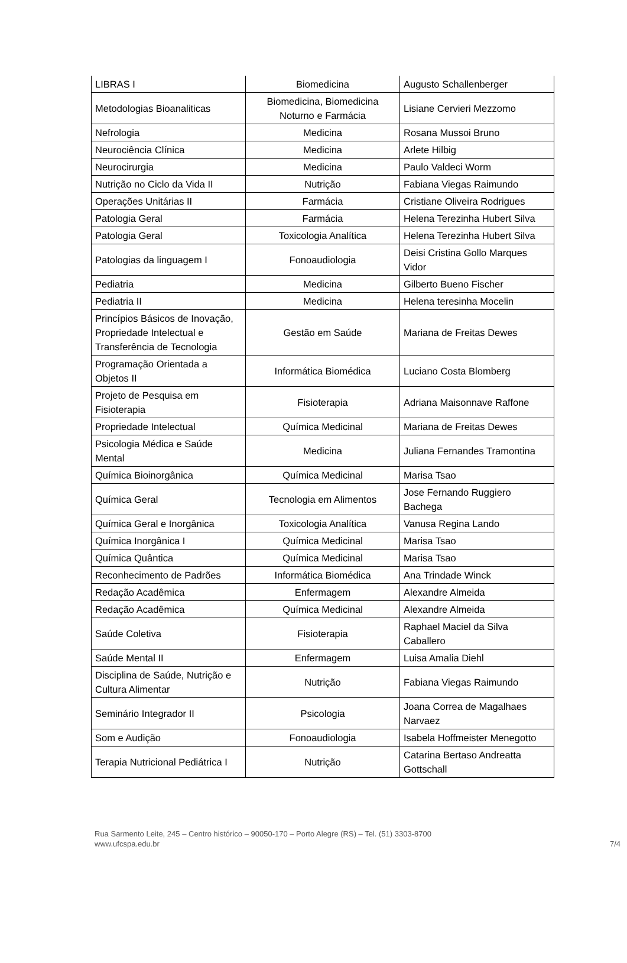| LIBRAS I | Biomedicina | Augusto Schallenberger |
| Metodologias Bioanaliticas | Biomedicina, Biomedicina Noturno e Farmácia | Lisiane Cervieri Mezzomo |
| Nefrologia | Medicina | Rosana Mussoi Bruno |
| Neurociência Clínica | Medicina | Arlete Hilbig |
| Neurocirurgia | Medicina | Paulo Valdeci Worm |
| Nutrição no Ciclo da Vida II | Nutrição | Fabiana Viegas Raimundo |
| Operações Unitárias II | Farmácia | Cristiane Oliveira Rodrigues |
| Patologia Geral | Farmácia | Helena Terezinha Hubert Silva |
| Patologia Geral | Toxicologia Analítica | Helena Terezinha Hubert Silva |
| Patologias da linguagem I | Fonoaudiologia | Deisi Cristina Gollo Marques Vidor |
| Pediatria | Medicina | Gilberto Bueno Fischer |
| Pediatria II | Medicina | Helena teresinha Mocelin |
| Princípios Básicos de Inovação, Propriedade Intelectual e Transferência de Tecnologia | Gestão em Saúde | Mariana de Freitas Dewes |
| Programação Orientada a Objetos II | Informática Biomédica | Luciano Costa Blomberg |
| Projeto de Pesquisa em Fisioterapia | Fisioterapia | Adriana Maisonnave Raffone |
| Propriedade Intelectual | Química Medicinal | Mariana de Freitas Dewes |
| Psicologia Médica e Saúde Mental | Medicina | Juliana Fernandes Tramontina |
| Química Bioinorgânica | Química Medicinal | Marisa Tsao |
| Química Geral | Tecnologia em Alimentos | Jose Fernando Ruggiero Bachega |
| Química Geral e Inorgânica | Toxicologia Analítica | Vanusa Regina Lando |
| Química Inorgânica I | Química Medicinal | Marisa Tsao |
| Química Quântica | Química Medicinal | Marisa Tsao |
| Reconhecimento de Padrões | Informática Biomédica | Ana Trindade Winck |
| Redação Acadêmica | Enfermagem | Alexandre Almeida |
| Redação Acadêmica | Química Medicinal | Alexandre Almeida |
| Saúde Coletiva | Fisioterapia | Raphael Maciel da Silva Caballero |
| Saúde Mental II | Enfermagem | Luisa Amalia Diehl |
| Disciplina de Saúde, Nutrição e Cultura Alimentar | Nutrição | Fabiana Viegas Raimundo |
| Seminário Integrador II | Psicologia | Joana Correa de Magalhaes Narvaez |
| Som e Audição | Fonoaudiologia | Isabela Hoffmeister Menegotto |
| Terapia Nutricional Pediátrica I | Nutrição | Catarina Bertaso Andreatta Gottschall |
Rua Sarmento Leite, 245 – Centro histórico – 90050-170 – Porto Alegre (RS) – Tel. (51) 3303-8700
www.ufcspa.edu.br 7/4